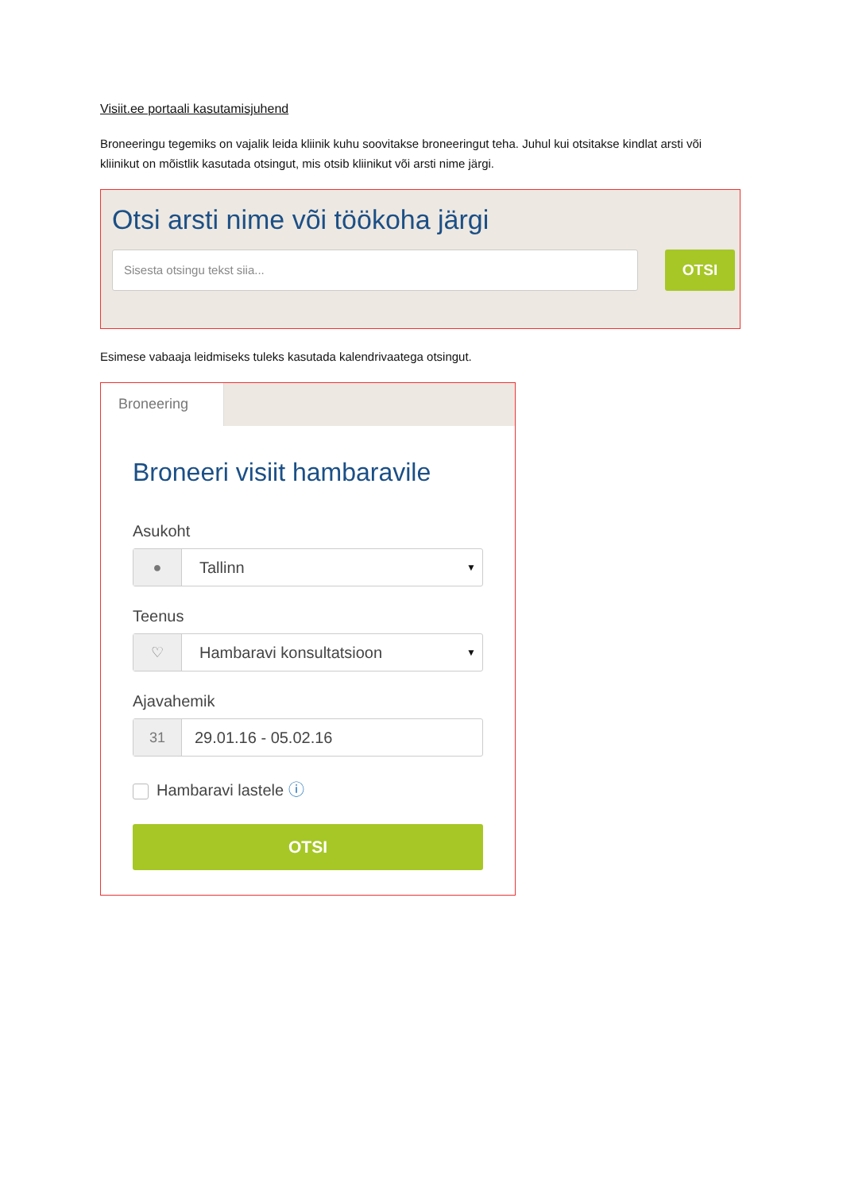Visiit.ee portaali kasutamisjuhend
Broneeringu tegemiks on vajalik leida kliinik kuhu soovitakse broneeringut teha. Juhul kui otsitakse kindlat arsti või kliinikut on mõistlik kasutada otsingut, mis otsib kliinikut või arsti nime järgi.
Otsi arsti nime või töökoha järgi
Sisesta otsingu tekst siia...
OTSI
Esimese vabaaja leidmiseks tuleks kasutada kalendrivaatega otsingut.
Broneering
Broneeri visiit hambaravile
Asukoht
● Tallinn
▼
Teenus
♡ Hambaravi konsultatsioon
▼
Ajavahemik
31 29.01.16 - 05.02.16
Hambaravi lastele ⓘ
OTSI